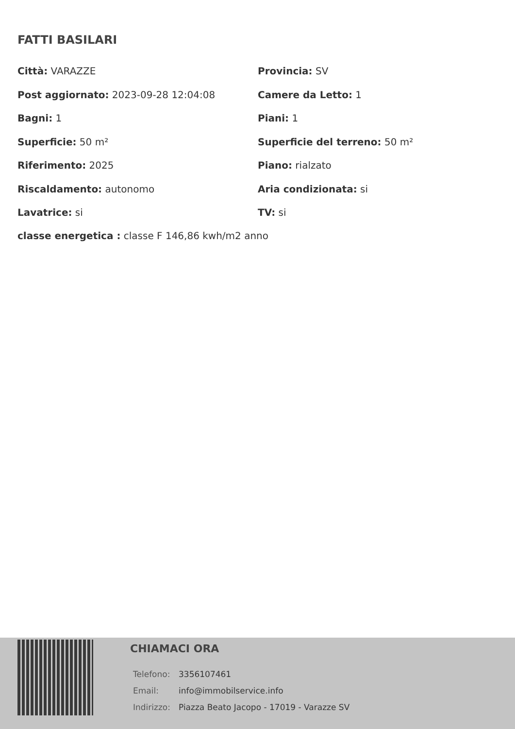FATTI BASILARI
Città: VARAZZE
Provincia: SV
Post aggiornato: 2023-09-28 12:04:08
Camere da Letto: 1
Bagni: 1
Piani: 1
Superficie: 50 m²
Superficie del terreno: 50 m²
Riferimento: 2025
Piano: rialzato
Riscaldamento: autonomo
Aria condizionata: si
Lavatrice: si
TV: si
classe energetica : classe F 146,86 kwh/m2 anno
CHIAMACI ORA
| Telefono: | 3356107461 |
| Email: | info@immobilservice.info |
| Indirizzo: | Piazza Beato Jacopo - 17019 - Varazze SV |